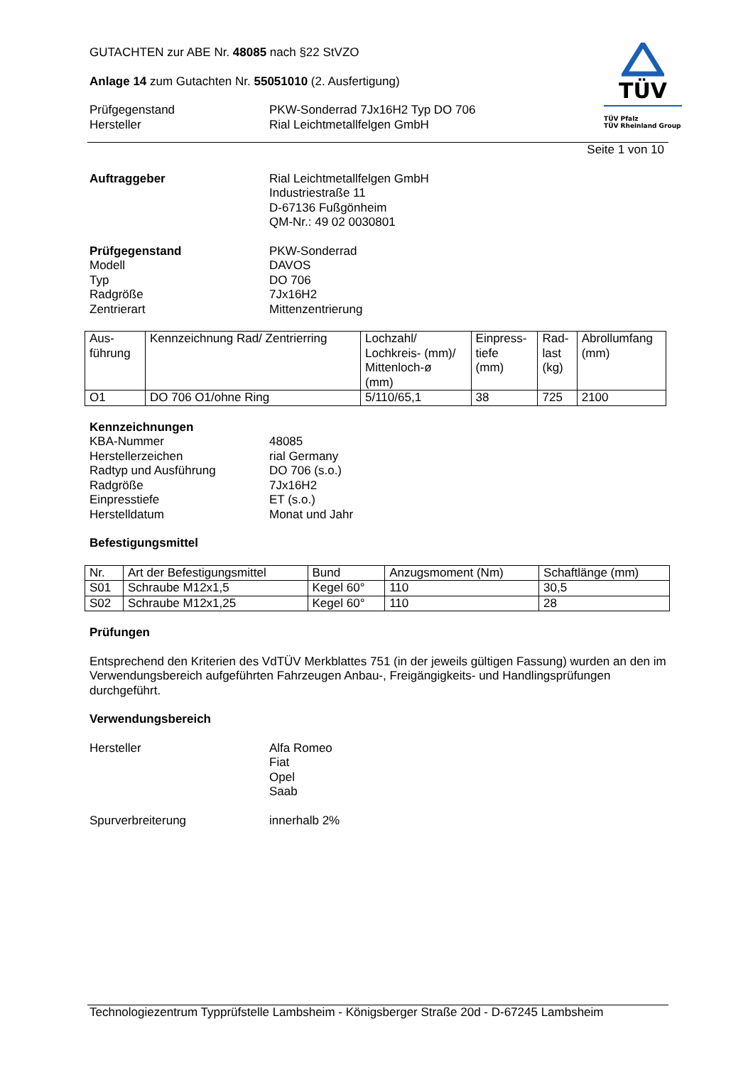TÜV
TÜV Pfalz
TÜV Rheinland Group
GUTACHTEN zur ABE Nr. 48085 nach §22 StVZO
Anlage 14 zum Gutachten Nr. 55051010 (2. Ausfertigung)
Prüfgegenstand PKW-Sonderrad 7Jx16H2 Typ DO 706
Hersteller Rial Leichtmetallfelgen GmbH
Seite 1 von 10
Auftraggeber Rial Leichtmetallfelgen GmbH
Industriestraße 11
D-67136 Fußgönheim
QM-Nr.: 49 02 0030801
Prüfgegenstand PKW-Sonderrad
Modell DAVOS
Typ DO 706
Radgröße 7Jx16H2
Zentrierart Mittenzentrierung
| Aus- führung | Kennzeichnung Rad/ Zentrierring | Lochzahl/ Lochkreis- (mm)/ Mittenloch-ø (mm) | Einpress- tiefe (mm) | Rad- last (kg) | Abrollumfang (mm) |
| --- | --- | --- | --- | --- | --- |
| O1 | DO 706 O1/ohne Ring | 5/110/65,1 | 38 | 725 | 2100 |
Kennzeichnungen
KBA-Nummer 48085
Herstellerzeichen rial Germany
Radtyp und Ausführung DO 706 (s.o.)
Radgröße 7Jx16H2
Einpresstiefe ET (s.o.)
Herstelldatum Monat und Jahr
Befestigungsmittel
| Nr. | Art der Befestigungsmittel | Bund | Anzugsmoment (Nm) | Schaftlänge (mm) |
| --- | --- | --- | --- | --- |
| S01 | Schraube M12x1,5 | Kegel 60° | 110 | 30,5 |
| S02 | Schraube M12x1,25 | Kegel 60° | 110 | 28 |
Prüfungen
Entsprechend den Kriterien des VdTÜV Merkblattes 751 (in der jeweils gültigen Fassung) wurden an den im Verwendungsbereich aufgeführten Fahrzeugen Anbau-, Freigängigkeits- und Handlingsprüfungen durchgeführt.
Verwendungsbereich
Hersteller Alfa Romeo
Fiat
Opel
Saab
Spurverbreiterung innerhalb 2%
Technologiezentrum Typprüfstelle Lambsheim - Königsberger Straße 20d - D-67245 Lambsheim